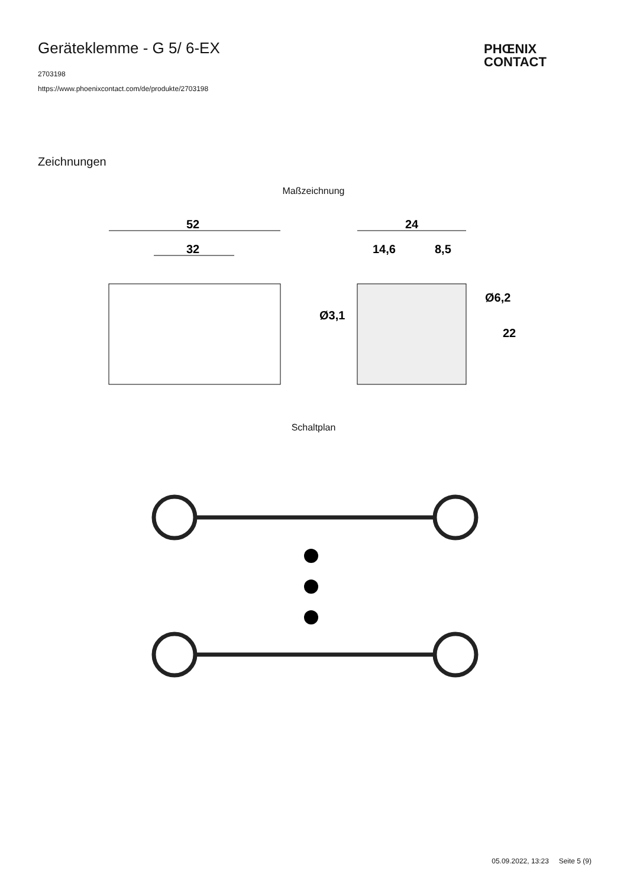Geräteklemme - G 5/ 6-EX
PHŒNIX
CONTACT
2703198
https://www.phoenixcontact.com/de/produkte/2703198
Zeichnungen
Maßzeichnung
52
32
24
14,6
8,5
Ø3,1
Ø6,2
22
Schaltplan
05.09.2022, 13:23 Seite 5 (9)